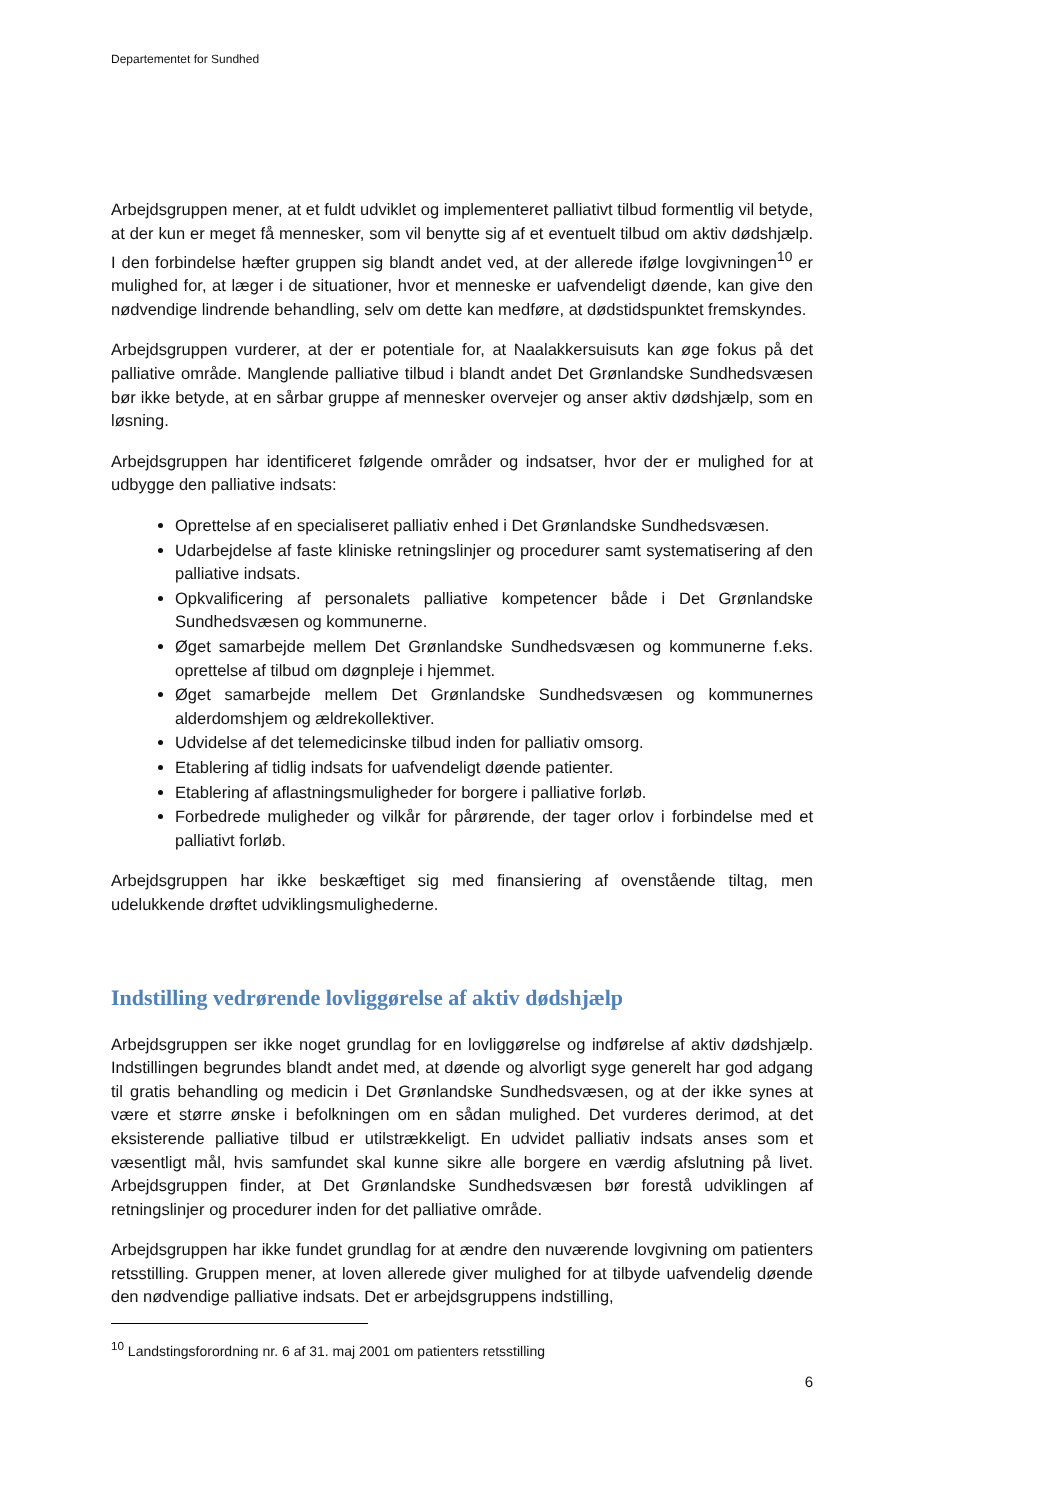Departementet for Sundhed
Arbejdsgruppen mener, at et fuldt udviklet og implementeret palliativt tilbud formentlig vil betyde, at der kun er meget få mennesker, som vil benytte sig af et eventuelt tilbud om aktiv dødshjælp. I den forbindelse hæfter gruppen sig blandt andet ved, at der allerede ifølge lovgivningen<sup>10</sup> er mulighed for, at læger i de situationer, hvor et menneske er uafvendeligt døende, kan give den nødvendige lindrende behandling, selv om dette kan medføre, at dødstidspunktet fremskyndes.
Arbejdsgruppen vurderer, at der er potentiale for, at Naalakkersuisuts kan øge fokus på det palliative område. Manglende palliative tilbud i blandt andet Det Grønlandske Sundhedsvæsen bør ikke betyde, at en sårbar gruppe af mennesker overvejer og anser aktiv dødshjælp, som en løsning.
Arbejdsgruppen har identificeret følgende områder og indsatser, hvor der er mulighed for at udbygge den palliative indsats:
Oprettelse af en specialiseret palliativ enhed i Det Grønlandske Sundhedsvæsen.
Udarbejdelse af faste kliniske retningslinjer og procedurer samt systematisering af den palliative indsats.
Opkvalificering af personalets palliative kompetencer både i Det Grønlandske Sundhedsvæsen og kommunerne.
Øget samarbejde mellem Det Grønlandske Sundhedsvæsen og kommunerne f.eks. oprettelse af tilbud om døgnpleje i hjemmet.
Øget samarbejde mellem Det Grønlandske Sundhedsvæsen og kommunernes alderdomshjem og ældrekollektiver.
Udvidelse af det telemedicinske tilbud inden for palliativ omsorg.
Etablering af tidlig indsats for uafvendeligt døende patienter.
Etablering af aflastningsmuligheder for borgere i palliative forløb.
Forbedrede muligheder og vilkår for pårørende, der tager orlov i forbindelse med et palliativt forløb.
Arbejdsgruppen har ikke beskæftiget sig med finansiering af ovenstående tiltag, men udelukkende drøftet udviklingsmulighederne.
Indstilling vedrørende lovliggørelse af aktiv dødshjælp
Arbejdsgruppen ser ikke noget grundlag for en lovliggørelse og indførelse af aktiv dødshjælp. Indstillingen begrundes blandt andet med, at døende og alvorligt syge generelt har god adgang til gratis behandling og medicin i Det Grønlandske Sundhedsvæsen, og at der ikke synes at være et større ønske i befolkningen om en sådan mulighed. Det vurderes derimod, at det eksisterende palliative tilbud er utilstrækkeligt. En udvidet palliativ indsats anses som et væsentligt mål, hvis samfundet skal kunne sikre alle borgere en værdig afslutning på livet. Arbejdsgruppen finder, at Det Grønlandske Sundhedsvæsen bør forestå udviklingen af retningslinjer og procedurer inden for det palliative område.
Arbejdsgruppen har ikke fundet grundlag for at ændre den nuværende lovgivning om patienters retsstilling. Gruppen mener, at loven allerede giver mulighed for at tilbyde uafvendelig døende den nødvendige palliative indsats. Det er arbejdsgruppens indstilling,
<sup>10</sup> Landstingsforordning nr. 6 af 31. maj 2001 om patienters retsstilling
6